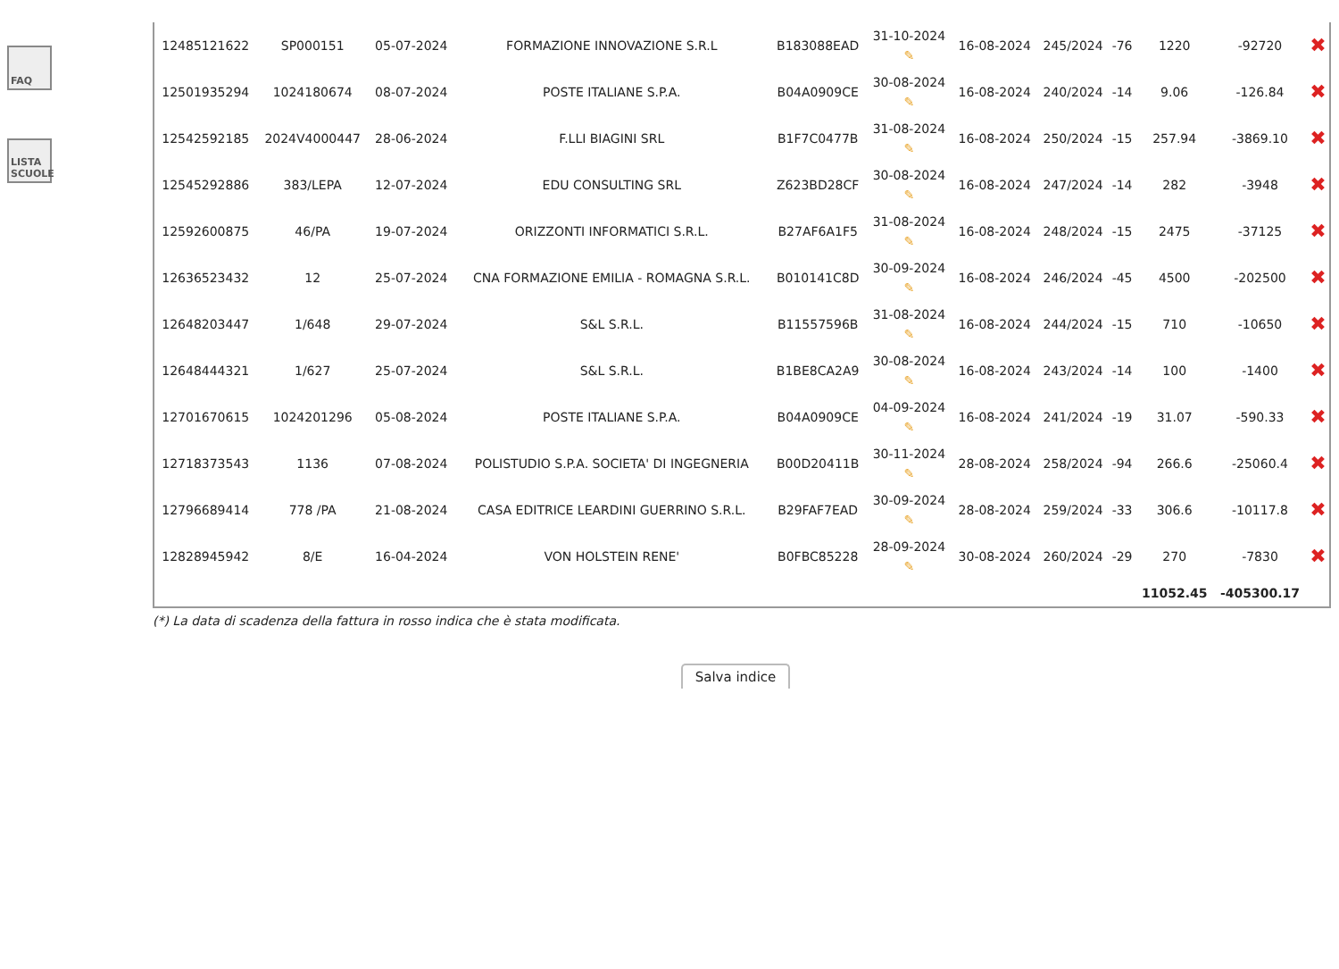FAQ
LISTA SCUOLE
| 12485121622 | SP000151 | 05-07-2024 | FORMAZIONE INNOVAZIONE S.R.L | B183088EAD | 31-10-2024 ✎ | 16-08-2024 | 245/2024 | -76 | 1220 | -92720 | ✖ |
| 12501935294 | 1024180674 | 08-07-2024 | POSTE ITALIANE S.P.A. | B04A0909CE | 30-08-2024 ✎ | 16-08-2024 | 240/2024 | -14 | 9.06 | -126.84 | ✖ |
| 12542592185 | 2024V4000447 | 28-06-2024 | F.LLI BIAGINI SRL | B1F7C0477B | 31-08-2024 ✎ | 16-08-2024 | 250/2024 | -15 | 257.94 | -3869.10 | ✖ |
| 12545292886 | 383/LEPA | 12-07-2024 | EDU CONSULTING SRL | Z623BD28CF | 30-08-2024 ✎ | 16-08-2024 | 247/2024 | -14 | 282 | -3948 | ✖ |
| 12592600875 | 46/PA | 19-07-2024 | ORIZZONTI INFORMATICI S.R.L. | B27AF6A1F5 | 31-08-2024 ✎ | 16-08-2024 | 248/2024 | -15 | 2475 | -37125 | ✖ |
| 12636523432 | 12 | 25-07-2024 | CNA FORMAZIONE EMILIA - ROMAGNA S.R.L. | B010141C8D | 30-09-2024 ✎ | 16-08-2024 | 246/2024 | -45 | 4500 | -202500 | ✖ |
| 12648203447 | 1/648 | 29-07-2024 | S&L S.R.L. | B11557596B | 31-08-2024 ✎ | 16-08-2024 | 244/2024 | -15 | 710 | -10650 | ✖ |
| 12648444321 | 1/627 | 25-07-2024 | S&L S.R.L. | B1BE8CA2A9 | 30-08-2024 ✎ | 16-08-2024 | 243/2024 | -14 | 100 | -1400 | ✖ |
| 12701670615 | 1024201296 | 05-08-2024 | POSTE ITALIANE S.P.A. | B04A0909CE | 04-09-2024 ✎ | 16-08-2024 | 241/2024 | -19 | 31.07 | -590.33 | ✖ |
| 12718373543 | 1136 | 07-08-2024 | POLISTUDIO S.P.A. SOCIETA' DI INGEGNERIA | B00D20411B | 30-11-2024 ✎ | 28-08-2024 | 258/2024 | -94 | 266.6 | -25060.4 | ✖ |
| 12796689414 | 778 /PA | 21-08-2024 | CASA EDITRICE LEARDINI GUERRINO S.R.L. | B29FAF7EAD | 30-09-2024 ✎ | 28-08-2024 | 259/2024 | -33 | 306.6 | -10117.8 | ✖ |
| 12828945942 | 8/E | 16-04-2024 | VON HOLSTEIN RENE' | B0FBC85228 | 28-09-2024 ✎ | 30-08-2024 | 260/2024 | -29 | 270 | -7830 | ✖ |
| | | | | | | | | | 11052.45 | -405300.17 | |
(*) La data di scadenza della fattura in rosso indica che è stata modificata.
Salva indice